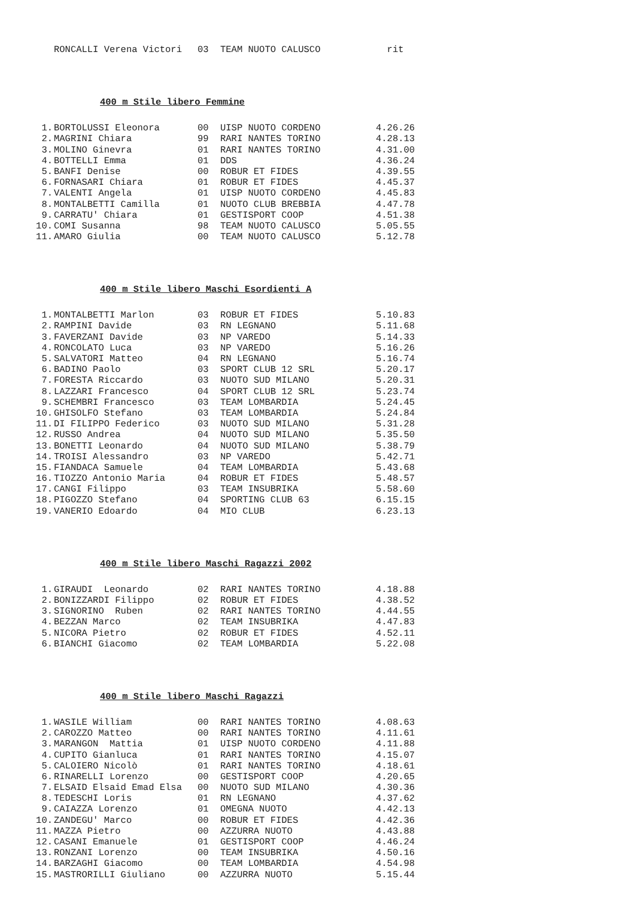| | RONCALLI Verena Victori | 03 | TEAM NUOTO CALUSCO | rit |
400 m Stile libero Femmine
| 1. | BORTOLUSSI Eleonora | 00 | UISP NUOTO CORDENO | 4.26.26 |
| 2. | MAGRINI Chiara | 99 | RARI NANTES TORINO | 4.28.13 |
| 3. | MOLINO Ginevra | 01 | RARI NANTES TORINO | 4.31.00 |
| 4. | BOTTELLI Emma | 01 | DDS | 4.36.24 |
| 5. | BANFI Denise | 00 | ROBUR ET FIDES | 4.39.55 |
| 6. | FORNASARI Chiara | 01 | ROBUR ET FIDES | 4.45.37 |
| 7. | VALENTI Angela | 01 | UISP NUOTO CORDENO | 4.45.83 |
| 8. | MONTALBETTI Camilla | 01 | NUOTO CLUB BREBBIA | 4.47.78 |
| 9. | CARRATU' Chiara | 01 | GESTISPORT COOP | 4.51.38 |
| 10. | COMI Susanna | 98 | TEAM NUOTO CALUSCO | 5.05.55 |
| 11. | AMARO Giulia | 00 | TEAM NUOTO CALUSCO | 5.12.78 |
400 m Stile libero Maschi Esordienti A
| 1. | MONTALBETTI Marlon | 03 | ROBUR ET FIDES | 5.10.83 |
| 2. | RAMPINI Davide | 03 | RN LEGNANO | 5.11.68 |
| 3. | FAVERZANI Davide | 03 | NP VAREDO | 5.14.33 |
| 4. | RONCOLATO Luca | 03 | NP VAREDO | 5.16.26 |
| 5. | SALVATORI Matteo | 04 | RN LEGNANO | 5.16.74 |
| 6. | BADINO Paolo | 03 | SPORT CLUB 12 SRL | 5.20.17 |
| 7. | FORESTA Riccardo | 03 | NUOTO SUD MILANO | 5.20.31 |
| 8. | LAZZARI Francesco | 04 | SPORT CLUB 12 SRL | 5.23.74 |
| 9. | SCHEMBRI Francesco | 03 | TEAM LOMBARDIA | 5.24.45 |
| 10. | GHISOLFO Stefano | 03 | TEAM LOMBARDIA | 5.24.84 |
| 11. | DI FILIPPO Federico | 03 | NUOTO SUD MILANO | 5.31.28 |
| 12. | RUSSO Andrea | 04 | NUOTO SUD MILANO | 5.35.50 |
| 13. | BONETTI Leonardo | 04 | NUOTO SUD MILANO | 5.38.79 |
| 14. | TROISI Alessandro | 03 | NP VAREDO | 5.42.71 |
| 15. | FIANDACA Samuele | 04 | TEAM LOMBARDIA | 5.43.68 |
| 16. | TIOZZO Antonio Maria | 04 | ROBUR ET FIDES | 5.48.57 |
| 17. | CANGI Filippo | 03 | TEAM INSUBRIKA | 5.58.60 |
| 18. | PIGOZZO Stefano | 04 | SPORTING CLUB 63 | 6.15.15 |
| 19. | VANERIO Edoardo | 04 | MIO CLUB | 6.23.13 |
400 m Stile libero Maschi Ragazzi 2002
| 1. | GIRAUDI Leonardo | 02 | RARI NANTES TORINO | 4.18.88 |
| 2. | BONIZZARDI Filippo | 02 | ROBUR ET FIDES | 4.38.52 |
| 3. | SIGNORINO Ruben | 02 | RARI NANTES TORINO | 4.44.55 |
| 4. | BEZZAN Marco | 02 | TEAM INSUBRIKA | 4.47.83 |
| 5. | NICORA Pietro | 02 | ROBUR ET FIDES | 4.52.11 |
| 6. | BIANCHI Giacomo | 02 | TEAM LOMBARDIA | 5.22.08 |
400 m Stile libero Maschi Ragazzi
| 1. | WASILE William | 00 | RARI NANTES TORINO | 4.08.63 |
| 2. | CAROZZO Matteo | 00 | RARI NANTES TORINO | 4.11.61 |
| 3. | MARANGON Mattia | 01 | UISP NUOTO CORDENO | 4.11.88 |
| 4. | CUPITO Gianluca | 01 | RARI NANTES TORINO | 4.15.07 |
| 5. | CALOIERO Nicolò | 01 | RARI NANTES TORINO | 4.18.61 |
| 6. | RINARELLI Lorenzo | 00 | GESTISPORT COOP | 4.20.65 |
| 7. | ELSAID Elsaid Emad Elsa | 00 | NUOTO SUD MILANO | 4.30.36 |
| 8. | TEDESCHI Loris | 01 | RN LEGNANO | 4.37.62 |
| 9. | CAIAZZA Lorenzo | 01 | OMEGNA NUOTO | 4.42.13 |
| 10. | ZANDEGU' Marco | 00 | ROBUR ET FIDES | 4.42.36 |
| 11. | MAZZA Pietro | 00 | AZZURRA NUOTO | 4.43.88 |
| 12. | CASANI Emanuele | 01 | GESTISPORT COOP | 4.46.24 |
| 13. | RONZANI Lorenzo | 00 | TEAM INSUBRIKA | 4.50.16 |
| 14. | BARZAGHI Giacomo | 00 | TEAM LOMBARDIA | 4.54.98 |
| 15. | MASTRORILLI Giuliano | 00 | AZZURRA NUOTO | 5.15.44 |